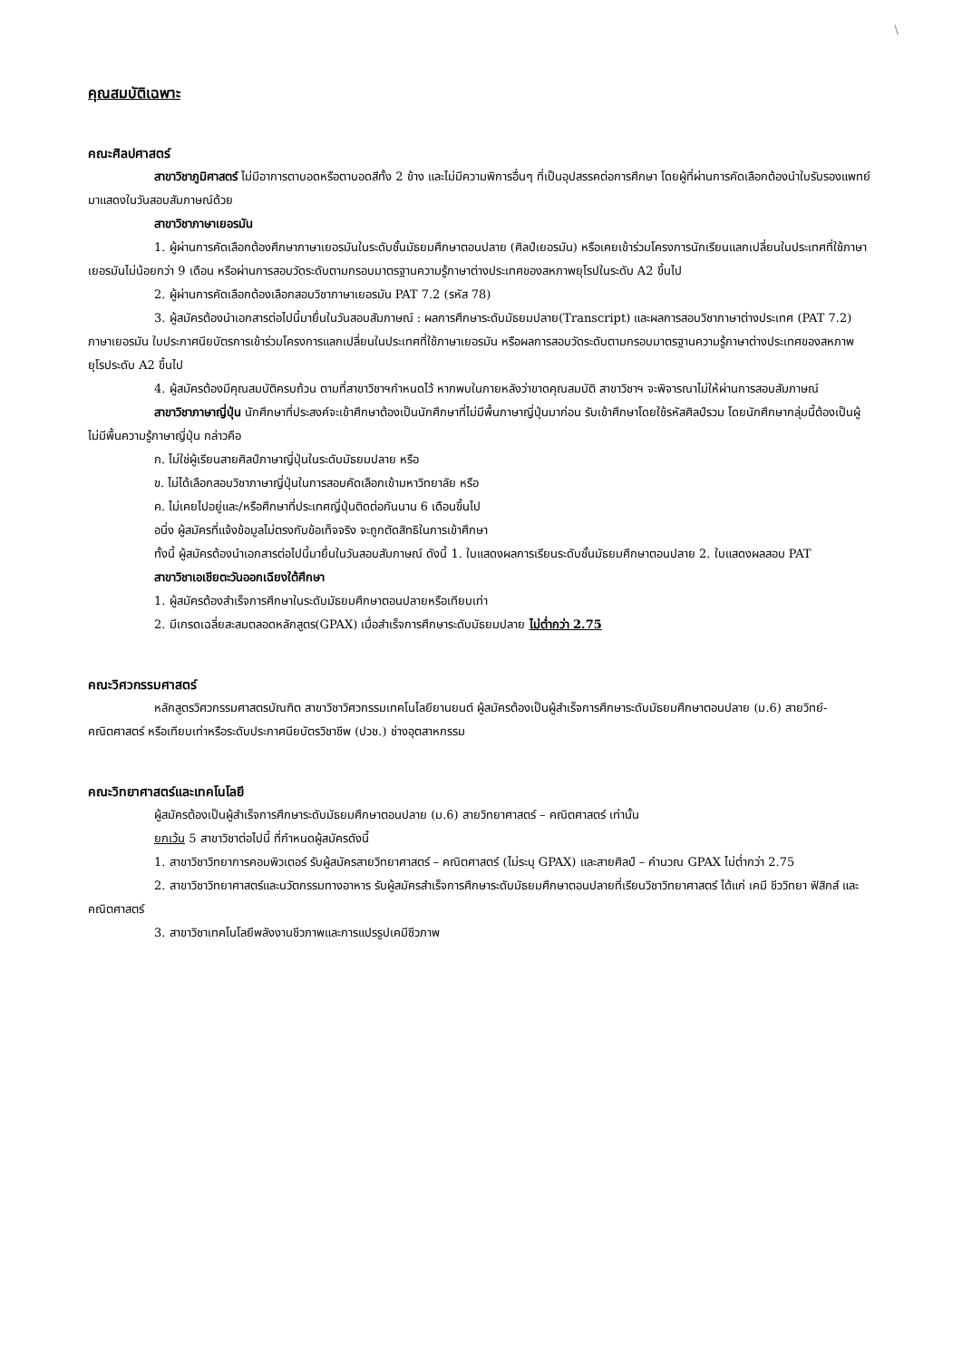\
คุณสมบัติเฉพาะ
คณะศิลปศาสตร์
สาขาวิชาภูมิศาสตร์ ไม่มีอาการตาบอดหรือตาบอดสีทั้ง 2 ข้าง และไม่มีความพิการอื่นๆ ที่เป็นอุปสรรคต่อการศึกษา โดยผู้ที่ผ่านการคัดเลือกต้องนำใบรับรองแพทย์มาแสดงในวันสอบสัมภาษณ์ด้วย
สาขาวิชาภาษาเยอรมัน
1. ผู้ผ่านการคัดเลือกต้องศึกษาภาษาเยอรมันในระดับชั้นมัธยมศึกษาตอนปลาย (ศิลป์เยอรมัน) หรือเคยเข้าร่วมโครงการนักเรียนแลกเปลี่ยนในประเทศที่ใช้ภาษาเยอรมันไม่น้อยกว่า 9 เดือน หรือผ่านการสอบวัดระดับตามกรอบมาตรฐานความรู้ภาษาต่างประเทศของสหภาพยุโรปในระดับ A2 ขึ้นไป
2. ผู้ผ่านการคัดเลือกต้องเลือกสอบวิชาภาษาเยอรมัน PAT 7.2 (รหัส 78)
3. ผู้สมัครต้องนำเอกสารต่อไปนี้มายื่นในวันสอบสัมภาษณ์ : ผลการศึกษาระดับมัธยมปลาย(Transcript) และผลการสอบวิชาภาษาต่างประเทศ (PAT 7.2) ภาษาเยอรมัน ใบประกาศนียบัตรการเข้าร่วมโครงการแลกเปลี่ยนในประเทศที่ใช้ภาษาเยอรมัน หรือผลการสอบวัดระดับตามกรอบมาตรฐานความรู้ภาษาต่างประเทศของสหภาพยุโรประดับ A2 ขึ้นไป
4. ผู้สมัครต้องมีคุณสมบัติครบถ้วน ตามที่สาขาวิชาฯกำหนดไว้ หากพบในภายหลังว่าขาดคุณสมบัติ สาขาวิชาฯ จะพิจารณาไม่ให้ผ่านการสอบสัมภาษณ์
สาขาวิชาภาษาญี่ปุ่น นักศึกษาที่ประสงค์จะเข้าศึกษาต้องเป็นนักศึกษาที่ไม่มีพื้นภาษาญี่ปุ่นมาก่อน รับเข้าศึกษาโดยใช้รหัสศิลป์รวม โดยนักศึกษากลุ่มนี้ต้องเป็นผู้ไม่มีพื้นความรู้ภาษาญี่ปุ่น กล่าวคือ
ก. ไม่ใช่ผู้เรียนสายศิลป์ภาษาญี่ปุ่นในระดับมัธยมปลาย หรือ
ข. ไม่ได้เลือกสอบวิชาภาษาญี่ปุ่นในการสอบคัดเลือกเข้ามหาวิทยาลัย หรือ
ค. ไม่เคยไปอยู่และ/หรือศึกษาที่ประเทศญี่ปุ่นติดต่อกันนาน 6 เดือนขึ้นไป
อนึ่ง ผู้สมัครที่แจ้งข้อมูลไม่ตรงกับข้อเท็จจริง จะถูกตัดสิทธิในการเข้าศึกษา
ทั้งนี้ ผู้สมัครต้องนำเอกสารต่อไปนี้มายื่นในวันสอบสัมภาษณ์ ดังนี้ 1. ใบแสดงผลการเรียนระดับชั้นมัธยมศึกษาตอนปลาย 2. ใบแสดงผลสอบ PAT
สาขาวิชาเอเชียตะวันออกเฉียงใต้ศึกษา
1. ผู้สมัครต้องสำเร็จการศึกษาในระดับมัธยมศึกษาตอนปลายหรือเทียบเท่า
2. มีเกรดเฉลี่ยสะสมตลอดหลักสูตร(GPAX) เมื่อสำเร็จการศึกษาระดับมัธยมปลาย ไม่ต่ำกว่า 2.75
คณะวิศวกรรมศาสตร์
หลักสูตรวิศวกรรมศาสตรบัณฑิต สาขาวิชาวิศวกรรมเทคโนโลยียานยนต์ ผู้สมัครต้องเป็นผู้สำเร็จการศึกษาระดับมัธยมศึกษาตอนปลาย (ม.6) สายวิทย์-คณิตศาสตร์ หรือเทียบเท่าหรือระดับประกาศนียบัตรวิชาชีพ (ปวช.) ช่างอุตสาหกรรม
คณะวิทยาศาสตร์และเทคโนโลยี
ผู้สมัครต้องเป็นผู้สำเร็จการศึกษาระดับมัธยมศึกษาตอนปลาย (ม.6) สายวิทยาศาสตร์ – คณิตศาสตร์ เท่านั้น
ยกเว้น 5 สาขาวิชาต่อไปนี้ ที่กำหนดผู้สมัครดังนี้
1. สาขาวิชาวิทยาการคอมพิวเตอร์ รับผู้สมัครสายวิทยาศาสตร์ – คณิตศาสตร์ (ไม่ระบุ GPAX) และสายศิลป์ – คำนวณ GPAX ไม่ต่ำกว่า 2.75
2. สาขาวิชาวิทยาศาสตร์และนวัตกรรมทางอาหาร รับผู้สมัครสำเร็จการศึกษาระดับมัธยมศึกษาตอนปลายที่เรียนวิชาวิทยาศาสตร์ ได้แก่ เคมี ชีววิทยา ฟิสิกส์ และคณิตศาสตร์
3. สาขาวิชาเทคโนโลยีพลังงานชีวภาพและการแปรรูปเคมีชีวภาพ